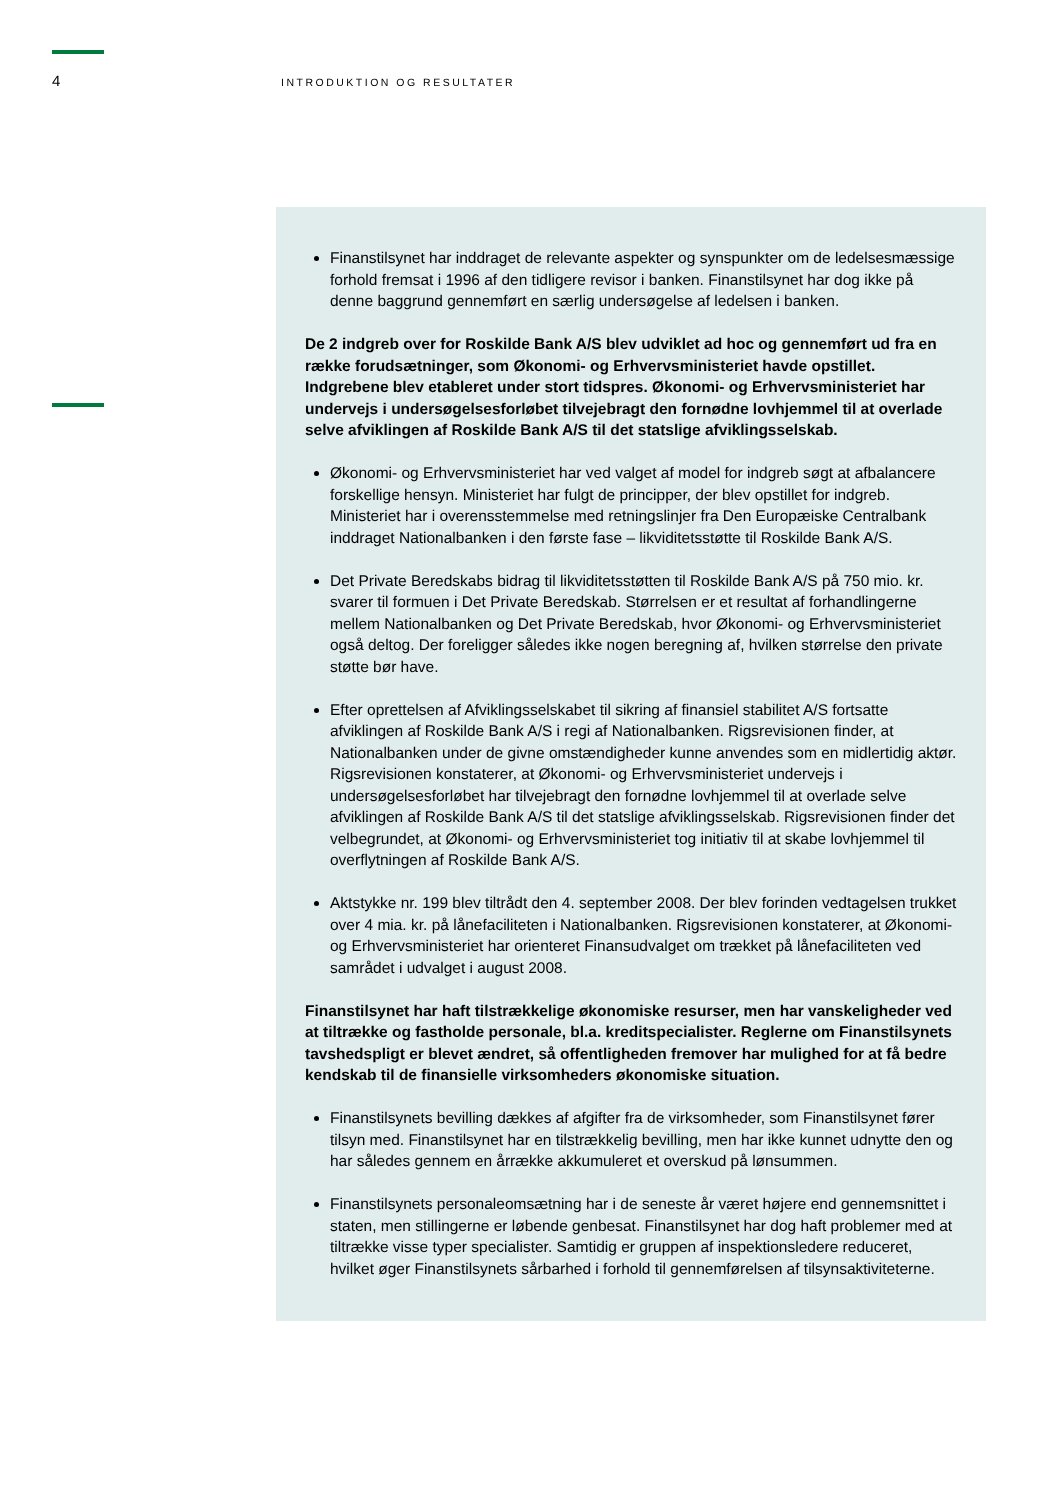4
INTRODUKTION OG RESULTATER
Finanstilsynet har inddraget de relevante aspekter og synspunkter om de ledelsesmæssige forhold fremsat i 1996 af den tidligere revisor i banken. Finanstilsynet har dog ikke på denne baggrund gennemført en særlig undersøgelse af ledelsen i banken.
De 2 indgreb over for Roskilde Bank A/S blev udviklet ad hoc og gennemført ud fra en række forudsætninger, som Økonomi- og Erhvervsministeriet havde opstillet. Indgrebene blev etableret under stort tidspres. Økonomi- og Erhvervsministeriet har undervejs i undersøgelsesforløbet tilvejebragt den fornødne lovhjemmel til at overlade selve afviklingen af Roskilde Bank A/S til det statslige afviklingsselskab.
Økonomi- og Erhvervsministeriet har ved valget af model for indgreb søgt at afbalancere forskellige hensyn. Ministeriet har fulgt de principper, der blev opstillet for indgreb. Ministeriet har i overensstemmelse med retningslinjer fra Den Europæiske Centralbank inddraget Nationalbanken i den første fase – likviditetsstøtte til Roskilde Bank A/S.
Det Private Beredskabs bidrag til likviditetsstøtten til Roskilde Bank A/S på 750 mio. kr. svarer til formuen i Det Private Beredskab. Størrelsen er et resultat af forhandlingerne mellem Nationalbanken og Det Private Beredskab, hvor Økonomi- og Erhvervsministeriet også deltog. Der foreligger således ikke nogen beregning af, hvilken størrelse den private støtte bør have.
Efter oprettelsen af Afviklingsselskabet til sikring af finansiel stabilitet A/S fortsatte afviklingen af Roskilde Bank A/S i regi af Nationalbanken. Rigsrevisionen finder, at Nationalbanken under de givne omstændigheder kunne anvendes som en midlertidig aktør. Rigsrevisionen konstaterer, at Økonomi- og Erhvervsministeriet undervejs i undersøgelsesforløbet har tilvejebragt den fornødne lovhjemmel til at overlade selve afviklingen af Roskilde Bank A/S til det statslige afviklingsselskab. Rigsrevisionen finder det velbegrundet, at Økonomi- og Erhvervsministeriet tog initiativ til at skabe lovhjemmel til overflytningen af Roskilde Bank A/S.
Aktstykke nr. 199 blev tiltrådt den 4. september 2008. Der blev forinden vedtagelsen trukket over 4 mia. kr. på lånefaciliteten i Nationalbanken. Rigsrevisionen konstaterer, at Økonomi- og Erhvervsministeriet har orienteret Finansudvalget om trækket på lånefaciliteten ved samrådet i udvalget i august 2008.
Finanstilsynet har haft tilstrækkelige økonomiske resurser, men har vanskeligheder ved at tiltrække og fastholde personale, bl.a. kreditspecialister. Reglerne om Finanstilsynets tavshedspligt er blevet ændret, så offentligheden fremover har mulighed for at få bedre kendskab til de finansielle virksomheders økonomiske situation.
Finanstilsynets bevilling dækkes af afgifter fra de virksomheder, som Finanstilsynet fører tilsyn med. Finanstilsynet har en tilstrækkelig bevilling, men har ikke kunnet udnytte den og har således gennem en årrække akkumuleret et overskud på lønsummen.
Finanstilsynets personaleomsætning har i de seneste år været højere end gennemsnittet i staten, men stillingerne er løbende genbesat. Finanstilsynet har dog haft problemer med at tiltrække visse typer specialister. Samtidig er gruppen af inspektionsledere reduceret, hvilket øger Finanstilsynets sårbarhed i forhold til gennemførelsen af tilsynsaktiviteterne.